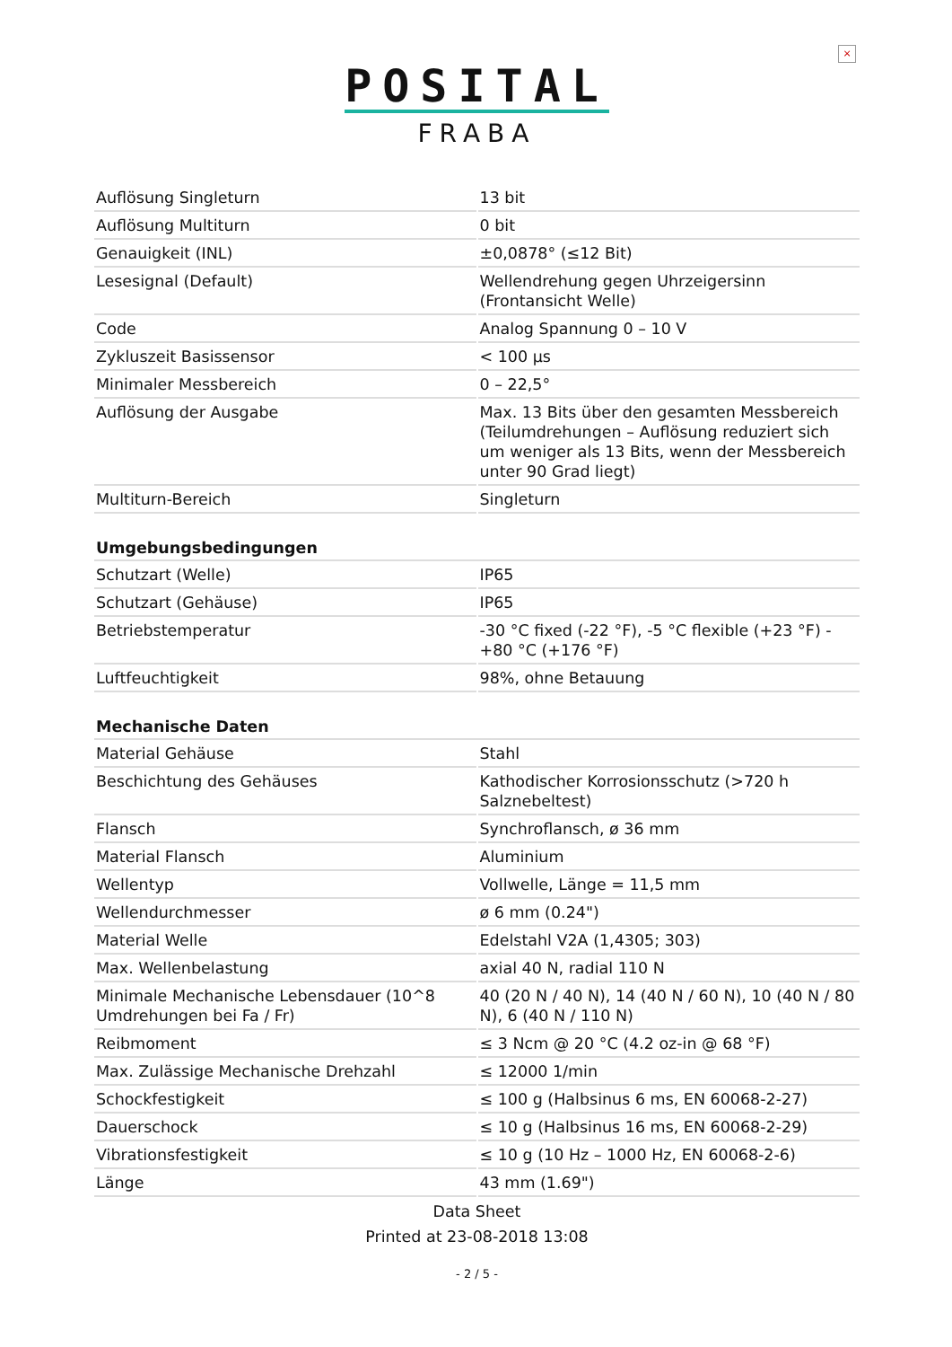×
POSITAL
FRABA
| Auflösung Singleturn | 13 bit |
| Auflösung Multiturn | 0 bit |
| Genauigkeit (INL) | ±0,0878° (≤12 Bit) |
| Lesesignal (Default) | Wellendrehung gegen Uhrzeigersinn (Frontansicht Welle) |
| Code | Analog Spannung 0 – 10 V |
| Zykluszeit Basissensor | < 100 µs |
| Minimaler Messbereich | 0 – 22,5° |
| Auflösung der Ausgabe | Max. 13 Bits über den gesamten Messbereich (Teilumdrehungen – Auflösung reduziert sich um weniger als 13 Bits, wenn der Messbereich unter 90 Grad liegt) |
| Multiturn-Bereich | Singleturn |
| Umgebungsbedingungen | |
| Schutzart (Welle) | IP65 |
| Schutzart (Gehäuse) | IP65 |
| Betriebstemperatur | -30 °C fixed (-22 °F), -5 °C flexible (+23 °F) - +80 °C (+176 °F) |
| Luftfeuchtigkeit | 98%, ohne Betauung |
| Mechanische Daten | |
| Material Gehäuse | Stahl |
| Beschichtung des Gehäuses | Kathodischer Korrosionsschutz (>720 h Salznebeltest) |
| Flansch | Synchroflansch, ø 36 mm |
| Material Flansch | Aluminium |
| Wellentyp | Vollwelle, Länge = 11,5 mm |
| Wellendurchmesser | ø 6 mm (0.24") |
| Material Welle | Edelstahl V2A (1,4305; 303) |
| Max. Wellenbelastung | axial 40 N, radial 110 N |
| Minimale Mechanische Lebensdauer (10^8 Umdrehungen bei Fa / Fr) | 40 (20 N / 40 N), 14 (40 N / 60 N), 10 (40 N / 80 N), 6 (40 N / 110 N) |
| Reibmoment | ≤ 3 Ncm @ 20 °C (4.2 oz-in @ 68 °F) |
| Max. Zulässige Mechanische Drehzahl | ≤ 12000 1/min |
| Schockfestigkeit | ≤ 100 g (Halbsinus 6 ms, EN 60068-2-27) |
| Dauerschock | ≤ 10 g (Halbsinus 16 ms, EN 60068-2-29) |
| Vibrationsfestigkeit | ≤ 10 g (10 Hz – 1000 Hz, EN 60068-2-6) |
| Länge | 43 mm (1.69") |
Data Sheet
Printed at 23-08-2018 13:08
- 2 / 5 -